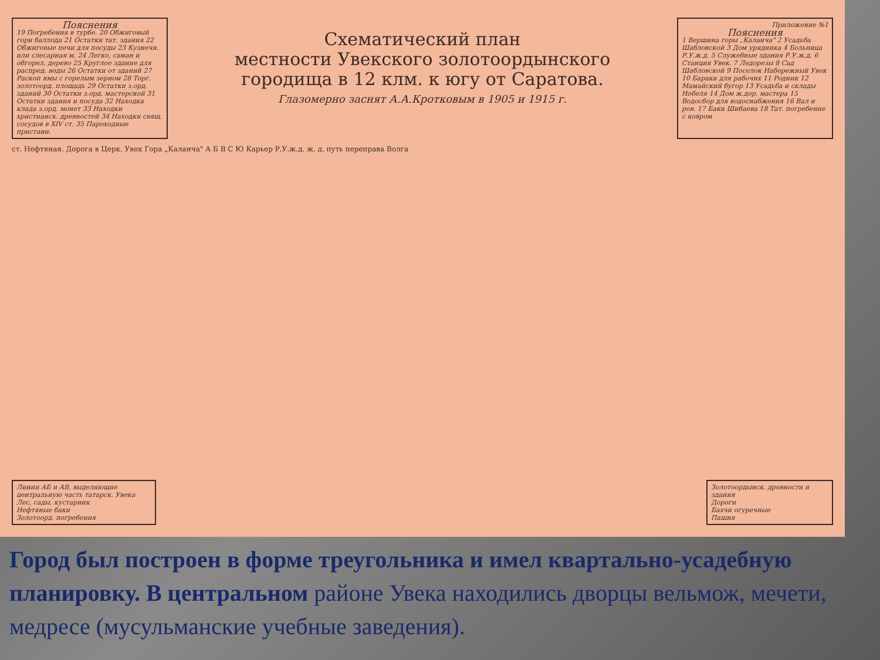Пояснения
19 Погребения в турбе. 20 Обжиговый горн баллода 21 Остатки тат. здания 22 Обжиговые печи для посуды 23 Кузнечн. или слесарная м. 24 Легко, саман и обгорел. дерево 25 Круглое здание для распред. воды 26 Остатки от зданий 27 Раскоп ямы с горелым зерном 28 Торг. золотоорд. площадь 29 Остатки з.орд. зданий 30 Остатки з.орд. мастерской 31 Остатки здания и посуда 32 Находка клада з.орд. монет 33 Находки христианск. древностей 34 Находки свящ. сосудов в XIV ст. 35 Пароходные пристани.
Схематический план
местности Увекского золотоордынского
городища в 12 клм. к югу от Саратова.
Глазомерно заснят А.А.Кротковым в 1905 и 1915 г.
Приложение №1
Пояснения
1 Вершина горы „Каланча" 2 Усадьба Шабловской 3 Дом урядника 4 Больница Р.У.ж.д. 5 Служебные здания Р.У.ж.д. 6 Станция Увек. 7 Ледорезы 8 Сад Шабловской 9 Поселок Набережный Увек 10 Бараки для рабочих 11 Родник 12 Мамайский бугор 13 Усадьба и склады Нобеля 14 Дом ж.дор. мастера 15 Водосбор для водоснабжения 16 Вал и ров. 17 Баки Шибаева 18 Тат. погребение с ковром
ст. Нефтяная. Дорога в Церк. Увек Гора „Каланча" А Б В С Ю Карьер Р.У.ж.д. ж. д. путь переправа Волга
Линии АБ и АВ, выделяющие центральную часть татарск. Увека
Лес, сады, кустарник
Нефтяные баки
Золотоорд. погребения
Золотоордынск. древности и здания
Дороги
Бахчи огуречные
Пашня
Город был построен в форме треугольника и имел квартально-усадебную планировку. В центральном районе Увека находились дворцы вельмож, мечети, медресе (мусульманские учебные заведения).